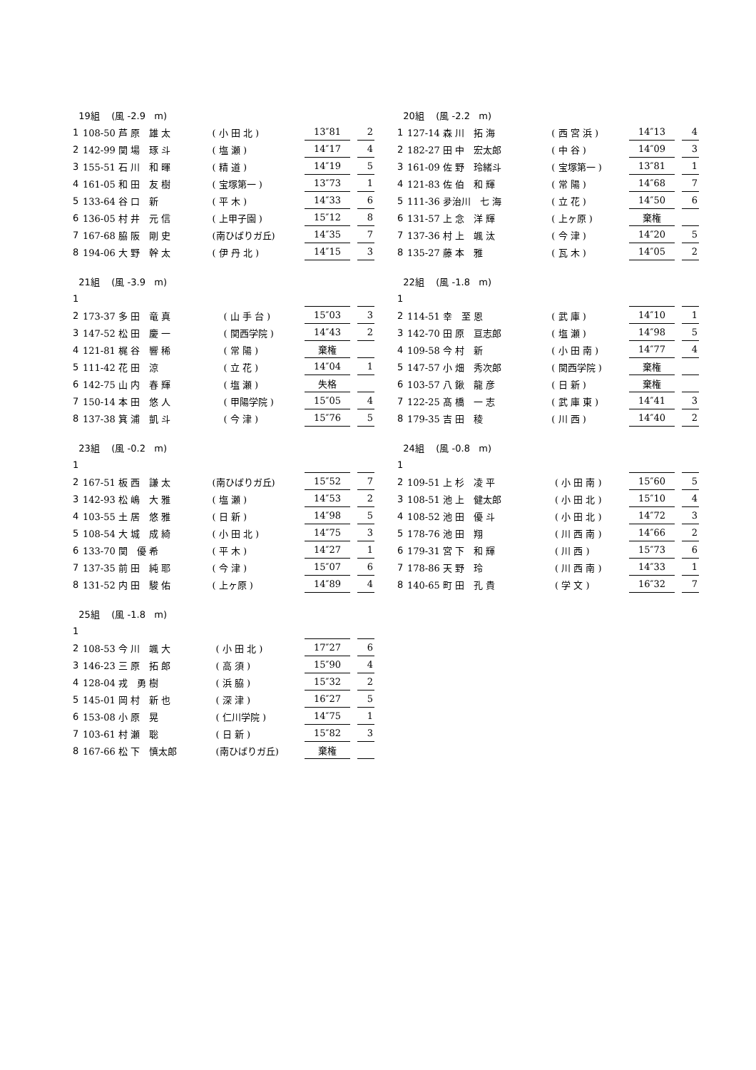| 19組 (風 -2.9 m) | | | | | |
| 1 | 108-50 芦 原 雄 太 | ( 小 田 北 ) | 13″81 | | 2 |
| 2 | 142-99 関 場 琢 斗 | ( 塩 瀬 ) | 14″17 | | 4 |
| 3 | 155-51 石 川 和 暉 | ( 精 道 ) | 14″19 | | 5 |
| 4 | 161-05 和 田 友 樹 | ( 宝塚第一 ) | 13″73 | | 1 |
| 5 | 133-64 谷 口 新 | ( 平 木 ) | 14″33 | | 6 |
| 6 | 136-05 村 井 元 信 | ( 上甲子園 ) | 15″12 | | 8 |
| 7 | 167-68 脇 阪 剛 史 | (南ひばりガ丘) | 14″35 | | 7 |
| 8 | 194-06 大 野 幹 太 | ( 伊 丹 北 ) | 14″15 | | 3 |
| 20組 (風 -2.2 m) | | | | | |
| 1 | 127-14 森 川 拓 海 | ( 西 宮 浜 ) | 14″13 | | 4 |
| 2 | 182-27 田 中 宏太郎 | ( 中 谷 ) | 14″09 | | 3 |
| 3 | 161-09 佐 野 玲緒斗 | ( 宝塚第一 ) | 13″81 | | 1 |
| 4 | 121-83 佐 伯 和 輝 | ( 常 陽 ) | 14″68 | | 7 |
| 5 | 111-36 夛治川 七 海 | ( 立 花 ) | 14″50 | | 6 |
| 6 | 131-57 上 念 洋 輝 | ( 上ヶ原 ) | 棄権 | | |
| 7 | 137-36 村 上 颯 汰 | ( 今 津 ) | 14″20 | | 5 |
| 8 | 135-27 藤 本 雅 | ( 瓦 木 ) | 14″05 | | 2 |
| 21組 (風 -3.9 m) | | | | | |
| 1 | | | | | |
| 2 | 173-37 多 田 竜 真 | ( 山 手 台 ) | 15″03 | | 3 |
| 3 | 147-52 松 田 慶 一 | ( 関西学院 ) | 14″43 | | 2 |
| 4 | 121-81 梶 谷 響 稀 | ( 常 陽 ) | 棄権 | | |
| 5 | 111-42 花 田 涼 | ( 立 花 ) | 14″04 | | 1 |
| 6 | 142-75 山 内 春 輝 | ( 塩 瀬 ) | 失格 | | |
| 7 | 150-14 本 田 悠 人 | ( 甲陽学院 ) | 15″05 | | 4 |
| 8 | 137-38 箕 浦 凱 斗 | ( 今 津 ) | 15″76 | | 5 |
| 22組 (風 -1.8 m) | | | | | |
| 1 | | | | | |
| 2 | 114-51 幸 至 恩 | ( 武 庫 ) | 14″10 | | 1 |
| 3 | 142-70 田 原 亘志郎 | ( 塩 瀬 ) | 14″98 | | 5 |
| 4 | 109-58 今 村 新 | ( 小 田 南 ) | 14″77 | | 4 |
| 5 | 147-57 小 畑 秀次郎 | ( 関西学院 ) | 棄権 | | |
| 6 | 103-57 八 鍬 龍 彦 | ( 日 新 ) | 棄権 | | |
| 7 | 122-25 髙 橋 一 志 | ( 武 庫 東 ) | 14″41 | | 3 |
| 8 | 179-35 吉 田 稜 | ( 川 西 ) | 14″40 | | 2 |
| 23組 (風 -0.2 m) | | | | | |
| 1 | | | | | |
| 2 | 167-51 板 西 謙 太 | (南ひばりガ丘) | 15″52 | | 7 |
| 3 | 142-93 松 嶋 大 雅 | ( 塩 瀬 ) | 14″53 | | 2 |
| 4 | 103-55 土 居 悠 雅 | ( 日 新 ) | 14″98 | | 5 |
| 5 | 108-54 大 城 成 綺 | ( 小 田 北 ) | 14″75 | | 3 |
| 6 | 133-70 関 優 希 | ( 平 木 ) | 14″27 | | 1 |
| 7 | 137-35 前 田 純 耶 | ( 今 津 ) | 15″07 | | 6 |
| 8 | 131-52 内 田 駿 佑 | ( 上ヶ原 ) | 14″89 | | 4 |
| 24組 (風 -0.8 m) | | | | | |
| 1 | | | | | |
| 2 | 109-51 上 杉 凌 平 | ( 小 田 南 ) | 15″60 | | 5 |
| 3 | 108-51 池 上 健太郎 | ( 小 田 北 ) | 15″10 | | 4 |
| 4 | 108-52 池 田 優 斗 | ( 小 田 北 ) | 14″72 | | 3 |
| 5 | 178-76 池 田 翔 | ( 川 西 南 ) | 14″66 | | 2 |
| 6 | 179-31 宮 下 和 輝 | ( 川 西 ) | 15″73 | | 6 |
| 7 | 178-86 天 野 玲 | ( 川 西 南 ) | 14″33 | | 1 |
| 8 | 140-65 町 田 孔 貴 | ( 学 文 ) | 16″32 | | 7 |
| 25組 (風 -1.8 m) | | | | | |
| 1 | | | | | |
| 2 | 108-53 今 川 颯 大 | ( 小 田 北 ) | 17″27 | | 6 |
| 3 | 146-23 三 原 拓 郎 | ( 高 須 ) | 15″90 | | 4 |
| 4 | 128-04 戎 勇 樹 | ( 浜 脇 ) | 15″32 | | 2 |
| 5 | 145-01 岡 村 新 也 | ( 深 津 ) | 16″27 | | 5 |
| 6 | 153-08 小 原 晃 | ( 仁川学院 ) | 14″75 | | 1 |
| 7 | 103-61 村 瀬 聡 | ( 日 新 ) | 15″82 | | 3 |
| 8 | 167-66 松 下 慎太郎 | (南ひばりガ丘) | 棄権 | | |